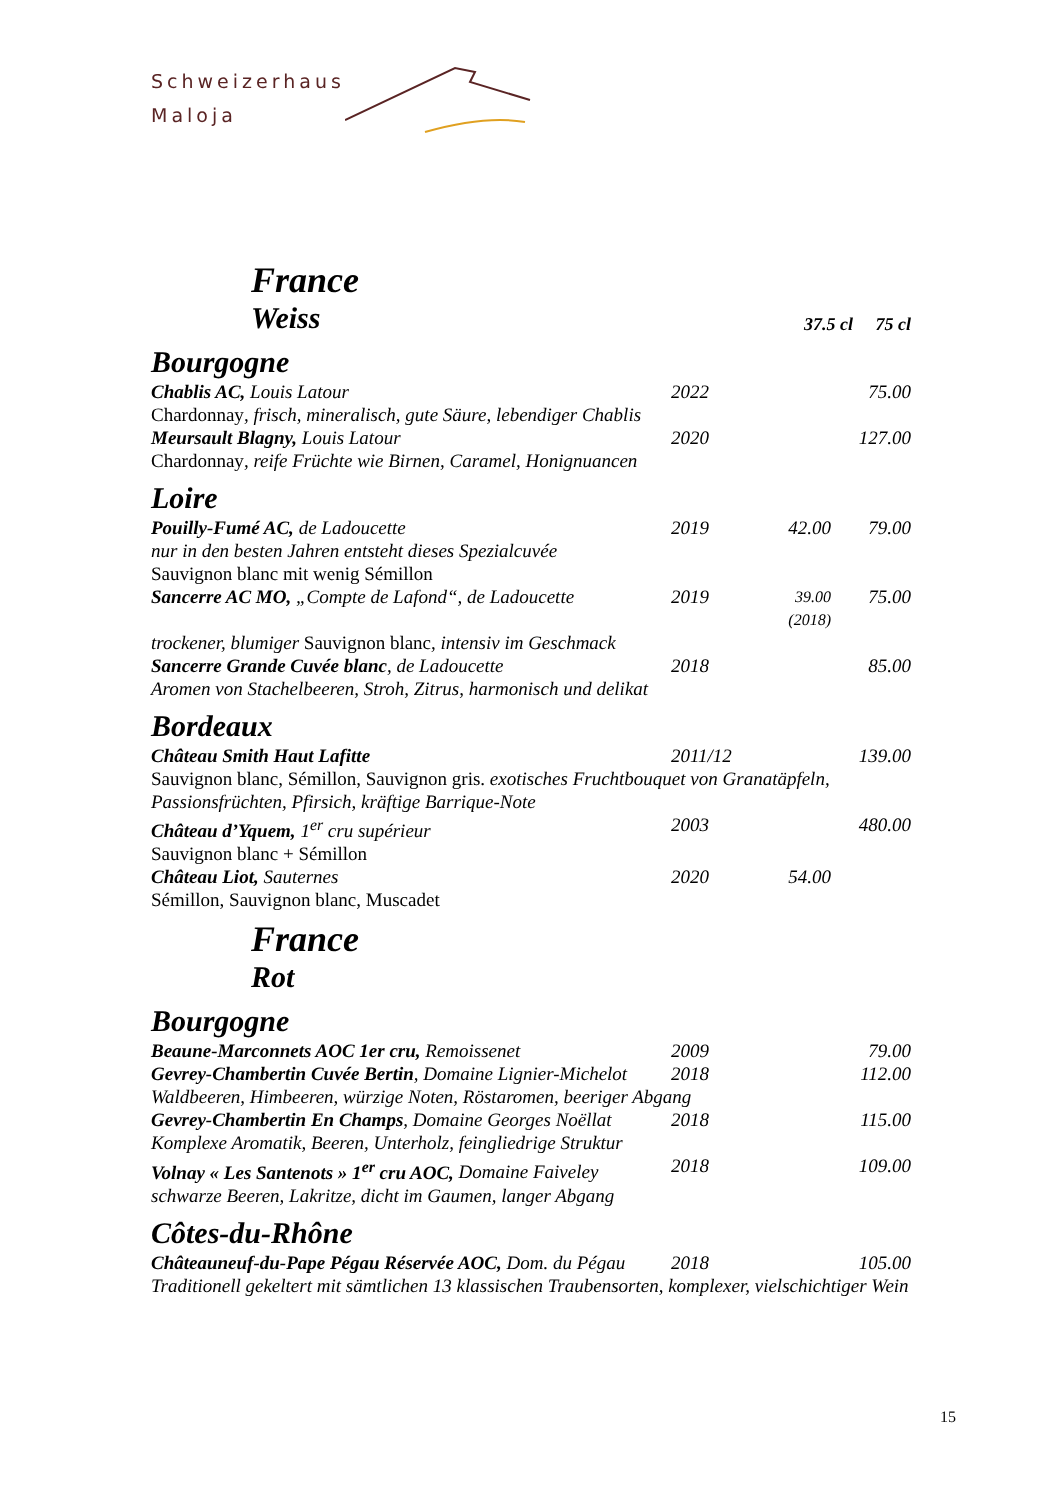Schweizerhaus
Maloja
France
| Weiss | 37.5 cl 75 cl |
Bourgogne
| Chablis AC, Louis Latour | 2022 | | 75.00 |
| Chardonnay , frisch, mineralisch, gute Säure, lebendiger Chablis | | | |
| Meursault Blagny, Louis Latour | 2020 | | 127.00 |
| Chardonnay , reife Früchte wie Birnen, Caramel, Honignuancen | | | |
Loire
| Pouilly-Fumé AC, de Ladoucette | 2019 | 42.00 | 79.00 |
| nur in den besten Jahren entsteht dieses Spezialcuvée | | | |
| Sauvignon blanc mit wenig Sémillon | | | |
| Sancerre AC MO, „Compte de Lafond“, de Ladoucette | 2019 | 39.00 (2018) | 75.00 |
| trockener, blumiger Sauvignon blanc , intensiv im Geschmack | | | |
| Sancerre Grande Cuvée blanc , de Ladoucette | 2018 | | 85.00 |
| Aromen von Stachelbeeren, Stroh, Zitrus, harmonisch und delikat | | | |
Bordeaux
| Château Smith Haut Lafitte | 2011/12 | | 139.00 |
| Sauvignon blanc, Sémillon, Sauvignon gris. exotisches Fruchtbouquet von Granatäpfeln, Passionsfrüchten, Pfirsich, kräftige Barrique-Note | | | |
| Château d’Yquem, 1<sup>er</sup> cru supérieur | 2003 | | 480.00 |
| Sauvignon blanc + Sémillon | | | |
| Château Liot, Sauternes | 2020 | 54.00 | |
| Sémillon, Sauvignon blanc, Muscadet | | | |
France
Rot
Bourgogne
| Beaune-Marconnets AOC 1er cru, Remoissenet | 2009 | | 79.00 |
| Gevrey-Chambertin Cuvée Bertin , Domaine Lignier-Michelot | 2018 | | 112.00 |
| Waldbeeren, Himbeeren, würzige Noten, Röstaromen, beeriger Abgang | | | |
| Gevrey-Chambertin En Champs , Domaine Georges Noëllat | 2018 | | 115.00 |
| Komplexe Aromatik, Beeren, Unterholz, feingliedrige Struktur | | | |
| Volnay « Les Santenots » 1<sup>er</sup> cru AOC, Domaine Faiveley | 2018 | | 109.00 |
| schwarze Beeren, Lakritze, dicht im Gaumen, langer Abgang | | | |
Côtes-du-Rhône
| Châteauneuf-du-Pape Pégau Réservée AOC, Dom. du Pégau | 2018 | | 105.00 |
| Traditionell gekeltert mit sämtlichen 13 klassischen Traubensorten, komplexer, vielschichtiger Wein | | | |
15